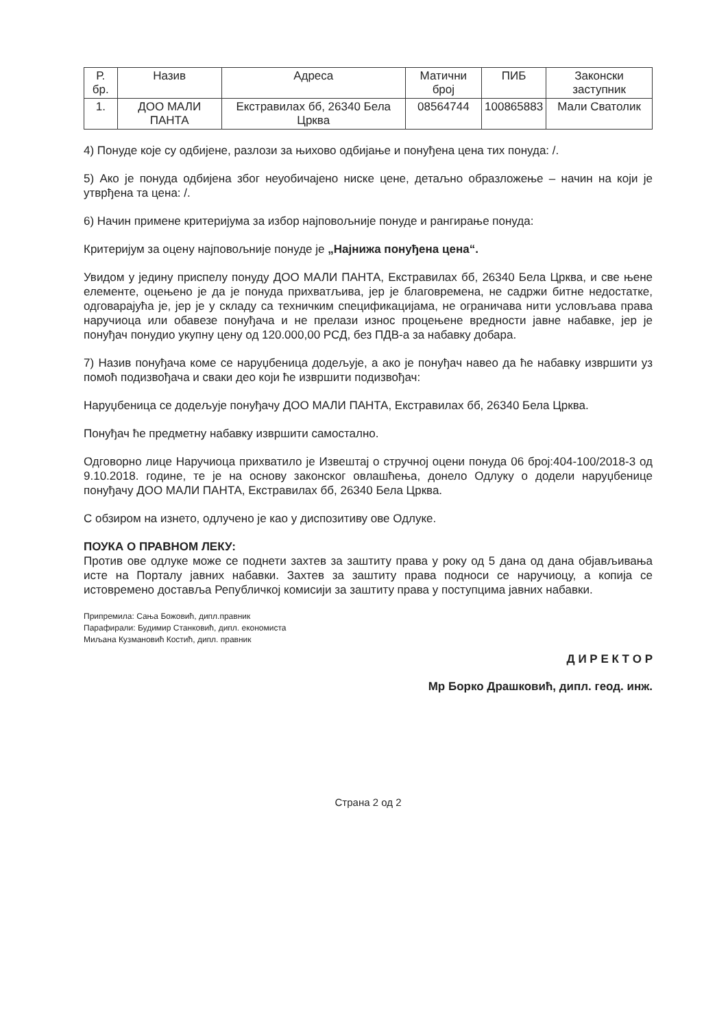| Р. бр. | Назив | Адреса | Матични број | ПИБ | Законски заступник |
| --- | --- | --- | --- | --- | --- |
| 1. | ДОО МАЛИ ПАНТА | Екстравилах бб, 26340 Бела Црква | 08564744 | 100865883 | Мали Сватолик |
4) Понуде које су одбијене, разлози за њихово одбијање и понуђена цена тих понуда: /.
5) Ако је понуда одбијена због неуобичајено ниске цене, детаљно образложење – начин на који је утврђена та цена: /.
6) Начин примене критеријума за избор најповољније понуде и рангирање понуда:
Критеријум за оцену најповољније понуде је „Најнижа понуђена цена“.
Увидом у једину приспелу понуду ДОО МАЛИ ПАНТА, Екстравилах бб, 26340 Бела Црква, и све њене елементе, оцењено је да је понуда прихватљива, јер је благовремена, не садржи битне недостатке, одговарајућа је, јер је у складу са техничким спецификацијама, не ограничава нити условљава права наручиоца или обавезе понуђача и не прелази износ процењене вредности јавне набавке, јер је понуђач понудио укупну цену од 120.000,00 РСД, без ПДВ-а за набавку добара.
7) Назив понуђача коме се наруџбеница додељује, а ако је понуђач навео да ће набавку извршити уз помоћ подизвођача и сваки део који ће извршити подизвођач:
Наруџбеница се додељује понуђачу ДОО МАЛИ ПАНТА, Екстравилах бб, 26340 Бела Црква.
Понуђач ће предметну набавку извршити самостално.
Одговорно лице Наручиоца прихватило је Извештај о стручној оцени понуда 06 број:404-100/2018-3 од 9.10.2018. године, те је на основу законског овлашћења, донело Одлуку о додели наруџбенице понуђачу ДОО МАЛИ ПАНТА, Екстравилах бб, 26340 Бела Црква.
С обзиром на изнето, одлучено је као у диспозитиву ове Одлуке.
ПОУКА О ПРАВНОМ ЛЕКУ:
Против ове одлуке може се поднети захтев за заштиту права у року од 5 дана од дана објављивања исте на Порталу јавних набавки. Захтев за заштиту права подноси се наручиоцу, а копија се истовремено доставља Републичкој комисији за заштиту права у поступцима јавних набавки.
Припремила: Сања Божовић, дипл.правник
Парафирали: Будимир Станковић, дипл. економиста
Миљана Кузмановић Костић, дипл. правник
Д И Р Е К Т О Р
Мр Борко Драшковић, дипл. геод. инж.
Страна 2 од 2